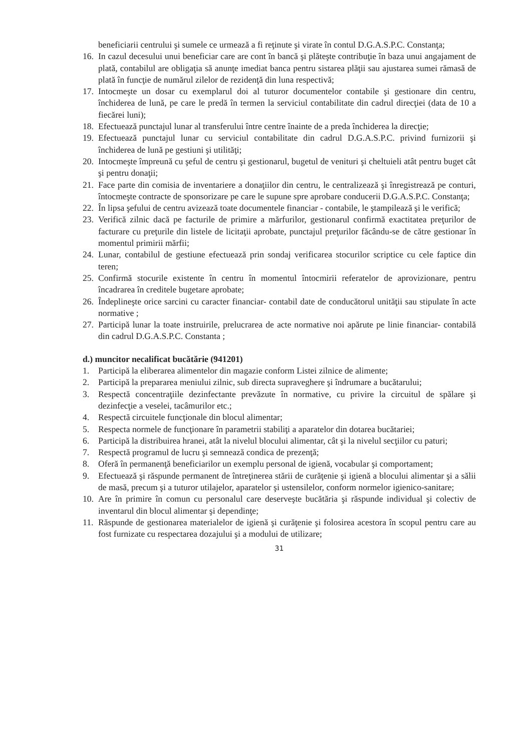beneficiarii centrului şi sumele ce urmează a fi reţinute şi virate în contul D.G.A.S.P.C. Constanţa;
16. In cazul decesului unui beneficiar care are cont în bancă şi plăteşte contribuţie în baza unui angajament de plată, contabilul are obligaţia să anunţe imediat banca pentru sistarea plăţii sau ajustarea sumei rămasă de plată în funcţie de numărul zilelor de rezidenţă din luna respectivă;
17. Intocmeşte un dosar cu exemplarul doi al tuturor documentelor contabile şi gestionare din centru, închiderea de lună, pe care le predă în termen la serviciul contabilitate din cadrul direcţiei (data de 10 a fiecărei luni);
18. Efectuează punctajul lunar al transferului între centre înainte de a preda închiderea la direcţie;
19. Efectuează punctajul lunar cu serviciul contabilitate din cadrul D.G.A.S.P.C. privind furnizorii şi închiderea de lună pe gestiuni şi utilităţi;
20. Intocmeşte împreună cu şeful de centru şi gestionarul, bugetul de venituri şi cheltuieli atât pentru buget cât şi pentru donaţii;
21. Face parte din comisia de inventariere a donaţiilor din centru, le centralizează şi înregistrează pe conturi, întocmeşte contracte de sponsorizare pe care le supune spre aprobare conducerii D.G.A.S.P.C. Constanţa;
22. În lipsa şefului de centru avizează toate documentele financiar - contabile, le ştampilează şi le verifică;
23. Verifică zilnic dacă pe facturile de primire a mărfurilor, gestionarul confirmă exactitatea preţurilor de facturare cu preţurile din listele de licitaţii aprobate, punctajul preţurilor făcându-se de către gestionar în momentul primirii mărfii;
24. Lunar, contabilul de gestiune efectuează prin sondaj verificarea stocurilor scriptice cu cele faptice din teren;
25. Confirmă stocurile existente în centru în momentul întocmirii referatelor de aprovizionare, pentru încadrarea în creditele bugetare aprobate;
26. Îndeplineşte orice sarcini cu caracter financiar- contabil date de conducătorul unităţii sau stipulate în acte normative ;
27. Participă lunar la toate instruirile, prelucrarea de acte normative noi apărute pe linie financiar- contabilă din cadrul D.G.A.S.P.C. Constanta ;
d.) muncitor necalificat bucătărie (941201)
1. Participă la eliberarea alimentelor din magazie conform Listei zilnice de alimente;
2. Participă la prepararea meniului zilnic, sub directa supraveghere şi îndrumare a bucătarului;
3. Respectă concentraţiile dezinfectante prevăzute în normative, cu privire la circuitul de spălare şi dezinfecţie a veselei, tacâmurilor etc.;
4. Respectă circuitele funcţionale din blocul alimentar;
5. Respecta normele de funcţionare în parametrii stabiliţi a aparatelor din dotarea bucătariei;
6. Participă la distribuirea hranei, atât la nivelul blocului alimentar, cât şi la nivelul secţiilor cu paturi;
7. Respectă programul de lucru şi semnează condica de prezenţă;
8. Oferă în permanenţă beneficiarilor un exemplu personal de igienă, vocabular şi comportament;
9. Efectuează şi răspunde permanent de întreţinerea stării de curăţenie şi igienă a blocului alimentar şi a sălii de masă, precum şi a tuturor utilajelor, aparatelor şi ustensilelor, conform normelor igienico-sanitare;
10. Are în primire în comun cu personalul care deserveşte bucătăria şi răspunde individual şi colectiv de inventarul din blocul alimentar şi dependinţe;
11. Răspunde de gestionarea materialelor de igienă şi curăţenie şi folosirea acestora în scopul pentru care au fost furnizate cu respectarea dozajului şi a modului de utilizare;
31